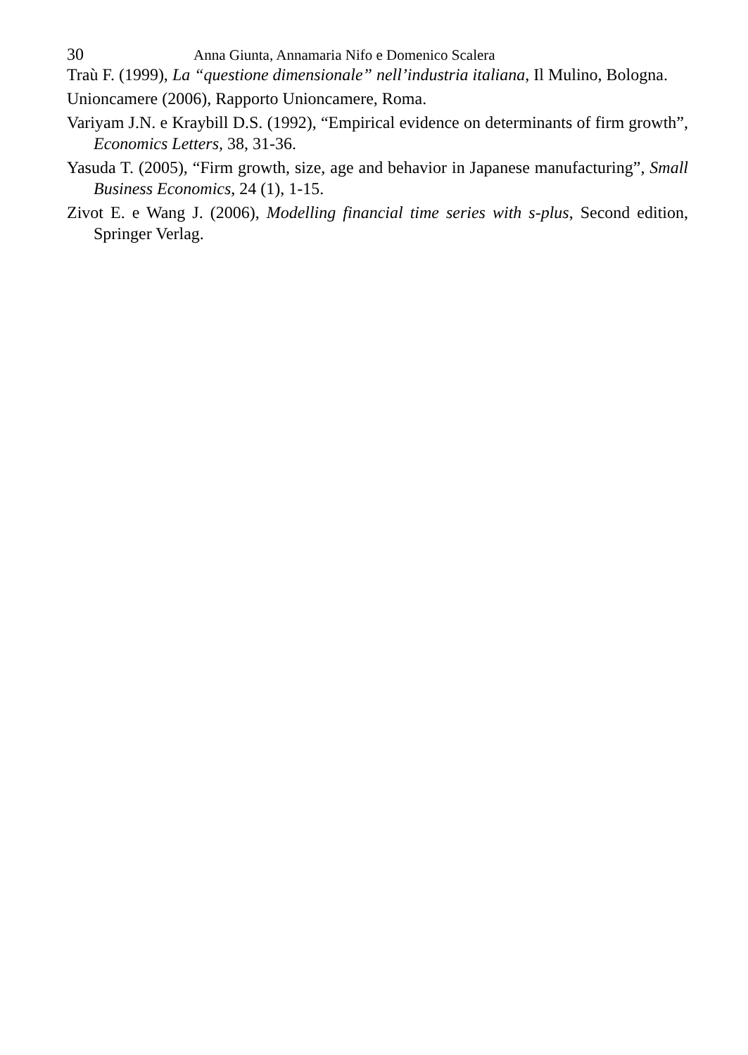30 Anna Giunta, Annamaria Nifo e Domenico Scalera
Traù F. (1999), La “questione dimensionale” nell’industria italiana, Il Mulino, Bologna.
Unioncamere (2006), Rapporto Unioncamere, Roma.
Variyam J.N. e Kraybill D.S. (1992), “Empirical evidence on determinants of firm growth”, Economics Letters, 38, 31-36.
Yasuda T. (2005), “Firm growth, size, age and behavior in Japanese manufacturing”, Small Business Economics, 24 (1), 1-15.
Zivot E. e Wang J. (2006), Modelling financial time series with s-plus, Second edition, Springer Verlag.